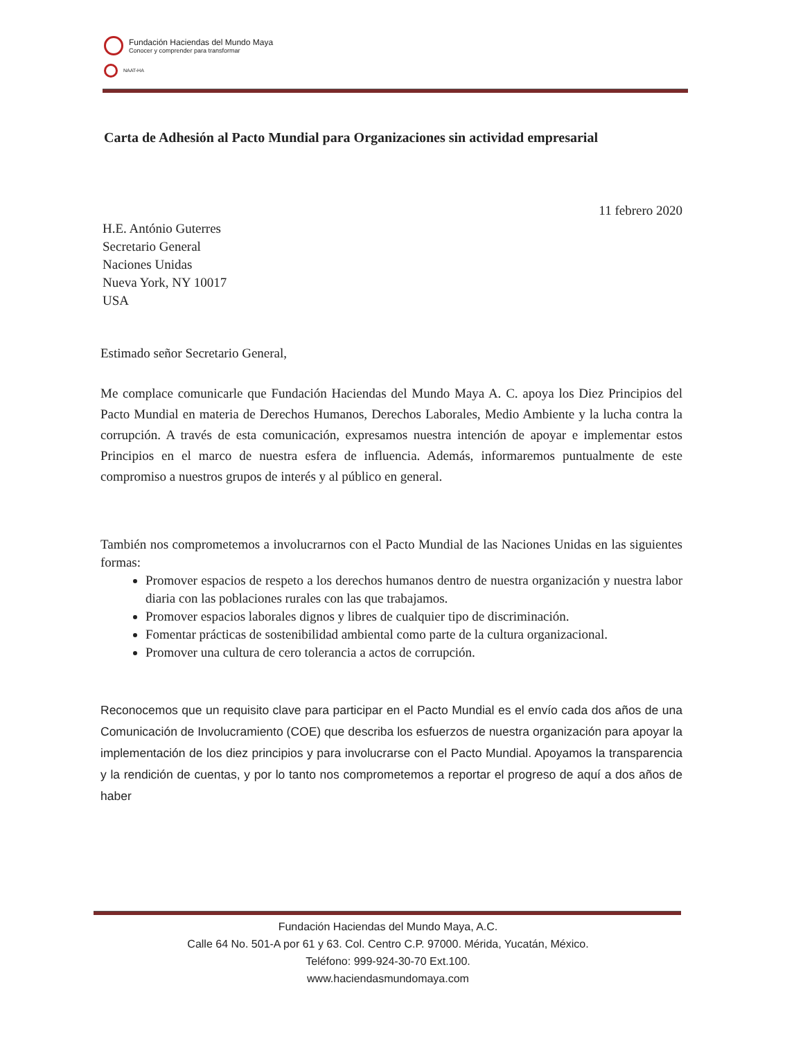Fundación Haciendas del Mundo Maya
Conocer y comprender para transformar
NAAT-HA
Carta de Adhesión al Pacto Mundial para Organizaciones sin actividad empresarial
11 febrero 2020
H.E. António Guterres
Secretario General
Naciones Unidas
Nueva York, NY 10017
USA
Estimado señor Secretario General,
Me complace comunicarle que Fundación Haciendas del Mundo Maya A. C. apoya los Diez Principios del Pacto Mundial en materia de Derechos Humanos, Derechos Laborales, Medio Ambiente y la lucha contra la corrupción. A través de esta comunicación, expresamos nuestra intención de apoyar e implementar estos Principios en el marco de nuestra esfera de influencia. Además, informaremos puntualmente de este compromiso a nuestros grupos de interés y al público en general.
También nos comprometemos a involucrarnos con el Pacto Mundial de las Naciones Unidas en las siguientes formas:
Promover espacios de respeto a los derechos humanos dentro de nuestra organización y nuestra labor diaria con las poblaciones rurales con las que trabajamos.
Promover espacios laborales dignos y libres de cualquier tipo de discriminación.
Fomentar prácticas de sostenibilidad ambiental como parte de la cultura organizacional.
Promover una cultura de cero tolerancia a actos de corrupción.
Reconocemos que un requisito clave para participar en el Pacto Mundial es el envío cada dos años de una Comunicación de Involucramiento (COE) que describa los esfuerzos de nuestra organización para apoyar la implementación de los diez principios y para involucrarse con el Pacto Mundial. Apoyamos la transparencia y la rendición de cuentas, y por lo tanto nos comprometemos a reportar el progreso de aquí a dos años de haber
Fundación Haciendas del Mundo Maya, A.C.
Calle 64 No. 501-A por 61 y 63. Col. Centro C.P. 97000. Mérida, Yucatán, México.
Teléfono: 999-924-30-70 Ext.100.
www.haciendasmundomaya.com